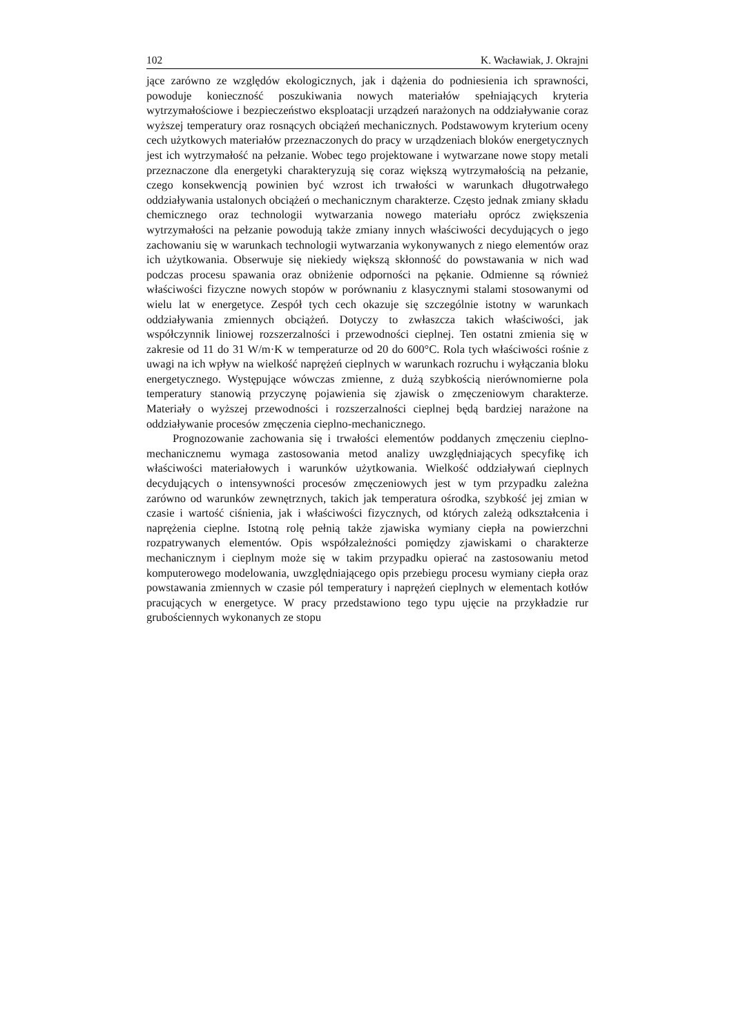102 K. Wacławiak, J. Okrajni
jące zarówno ze względów ekologicznych, jak i dążenia do podniesienia ich sprawności, powoduje konieczność poszukiwania nowych materiałów spełniających kryteria wytrzymałościowe i bezpieczeństwo eksploatacji urządzeń narażonych na oddziaływanie coraz wyższej temperatury oraz rosnących obciążeń mechanicznych. Podstawowym kryterium oceny cech użytkowych materiałów przeznaczonych do pracy w urządzeniach bloków energetycznych jest ich wytrzymałość na pełzanie. Wobec tego projektowane i wytwarzane nowe stopy metali przeznaczone dla energetyki charakteryzują się coraz większą wytrzymałością na pełzanie, czego konsekwencją powinien być wzrost ich trwałości w warunkach długotrwałego oddziaływania ustalonych obciążeń o mechanicznym charakterze. Często jednak zmiany składu chemicznego oraz technologii wytwarzania nowego materiału oprócz zwiększenia wytrzymałości na pełzanie powodują także zmiany innych właściwości decydujących o jego zachowaniu się w warunkach technologii wytwarzania wykonywanych z niego elementów oraz ich użytkowania. Obserwuje się niekiedy większą skłonność do powstawania w nich wad podczas procesu spawania oraz obniżenie odporności na pękanie. Odmienne są również właściwości fizyczne nowych stopów w porównaniu z klasycznymi stalami stosowanymi od wielu lat w energetyce. Zespół tych cech okazuje się szczególnie istotny w warunkach oddziaływania zmiennych obciążeń. Dotyczy to zwłaszcza takich właściwości, jak współczynnik liniowej rozszerzalności i przewodności cieplnej. Ten ostatni zmienia się w zakresie od 11 do 31 W/m·K w temperaturze od 20 do 600°C. Rola tych właściwości rośnie z uwagi na ich wpływ na wielkość naprężeń cieplnych w warunkach rozruchu i wyłączania bloku energetycznego. Występujące wówczas zmienne, z dużą szybkością nierównomierne pola temperatury stanowią przyczynę pojawienia się zjawisk o zmęczeniowym charakterze. Materiały o wyższej przewodności i rozszerzalności cieplnej będą bardziej narażone na oddziaływanie procesów zmęczenia cieplno-mechanicznego.
Prognozowanie zachowania się i trwałości elementów poddanych zmęczeniu cieplno-mechanicznemu wymaga zastosowania metod analizy uwzględniających specyfikę ich właściwości materiałowych i warunków użytkowania. Wielkość oddziaływań cieplnych decydujących o intensywności procesów zmęczeniowych jest w tym przypadku zależna zarówno od warunków zewnętrznych, takich jak temperatura ośrodka, szybkość jej zmian w czasie i wartość ciśnienia, jak i właściwości fizycznych, od których zależą odkształcenia i naprężenia cieplne. Istotną rolę pełnią także zjawiska wymiany ciepła na powierzchni rozpatrywanych elementów. Opis współzależności pomiędzy zjawiskami o charakterze mechanicznym i cieplnym może się w takim przypadku opierać na zastosowaniu metod komputerowego modelowania, uwzględniającego opis przebiegu procesu wymiany ciepła oraz powstawania zmiennych w czasie pól temperatury i naprężeń cieplnych w elementach kotłów pracujących w energetyce. W pracy przedstawiono tego typu ujęcie na przykładzie rur grubościennych wykonanych ze stopu